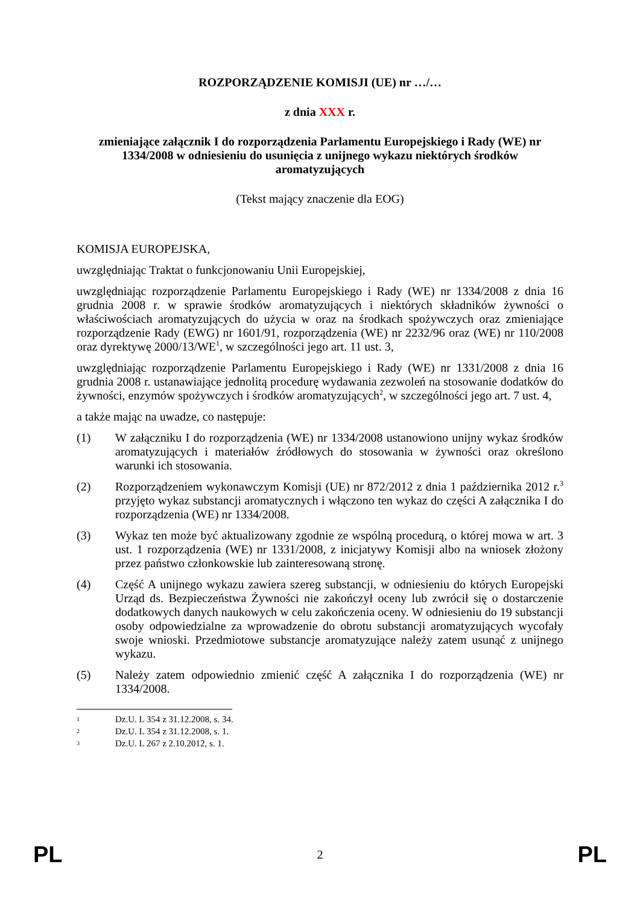ROZPORZĄDZENIE KOMISJI (UE) nr …/…
z dnia XXX r.
zmieniające załącznik I do rozporządzenia Parlamentu Europejskiego i Rady (WE) nr 1334/2008 w odniesieniu do usunięcia z unijnego wykazu niektórych środków aromatyzujących
(Tekst mający znaczenie dla EOG)
KOMISJA EUROPEJSKA,
uwzględniając Traktat o funkcjonowaniu Unii Europejskiej,
uwzględniając rozporządzenie Parlamentu Europejskiego i Rady (WE) nr 1334/2008 z dnia 16 grudnia 2008 r. w sprawie środków aromatyzujących i niektórych składników żywności o właściwościach aromatyzujących do użycia w oraz na środkach spożywczych oraz zmieniające rozporządzenie Rady (EWG) nr 1601/91, rozporządzenia (WE) nr 2232/96 oraz (WE) nr 110/2008 oraz dyrektywę 2000/13/WE<sup>1</sup>, w szczególności jego art. 11 ust. 3,
uwzględniając rozporządzenie Parlamentu Europejskiego i Rady (WE) nr 1331/2008 z dnia 16 grudnia 2008 r. ustanawiające jednolitą procedurę wydawania zezwoleń na stosowanie dodatków do żywności, enzymów spożywczych i środków aromatyzujących<sup>2</sup>, w szczególności jego art. 7 ust. 4,
a także mając na uwadze, co następuje:
(1) W załączniku I do rozporządzenia (WE) nr 1334/2008 ustanowiono unijny wykaz środków aromatyzujących i materiałów źródłowych do stosowania w żywności oraz określono warunki ich stosowania.
(2) Rozporządzeniem wykonawczym Komisji (UE) nr 872/2012 z dnia 1 października 2012 r.<sup>3</sup> przyjęto wykaz substancji aromatycznych i włączono ten wykaz do części A załącznika I do rozporządzenia (WE) nr 1334/2008.
(3) Wykaz ten może być aktualizowany zgodnie ze wspólną procedurą, o której mowa w art. 3 ust. 1 rozporządzenia (WE) nr 1331/2008, z inicjatywy Komisji albo na wniosek złożony przez państwo członkowskie lub zainteresowaną stronę.
(4) Część A unijnego wykazu zawiera szereg substancji, w odniesieniu do których Europejski Urząd ds. Bezpieczeństwa Żywności nie zakończył oceny lub zwrócił się o dostarczenie dodatkowych danych naukowych w celu zakończenia oceny. W odniesieniu do 19 substancji osoby odpowiedzialne za wprowadzenie do obrotu substancji aromatyzujących wycofały swoje wnioski. Przedmiotowe substancje aromatyzujące należy zatem usunąć z unijnego wykazu.
(5) Należy zatem odpowiednio zmienić część A załącznika I do rozporządzenia (WE) nr 1334/2008.
1 Dz.U. L 354 z 31.12.2008, s. 34.
2 Dz.U. L 354 z 31.12.2008, s. 1.
3 Dz.U. L 267 z 2.10.2012, s. 1.
PL 2 PL